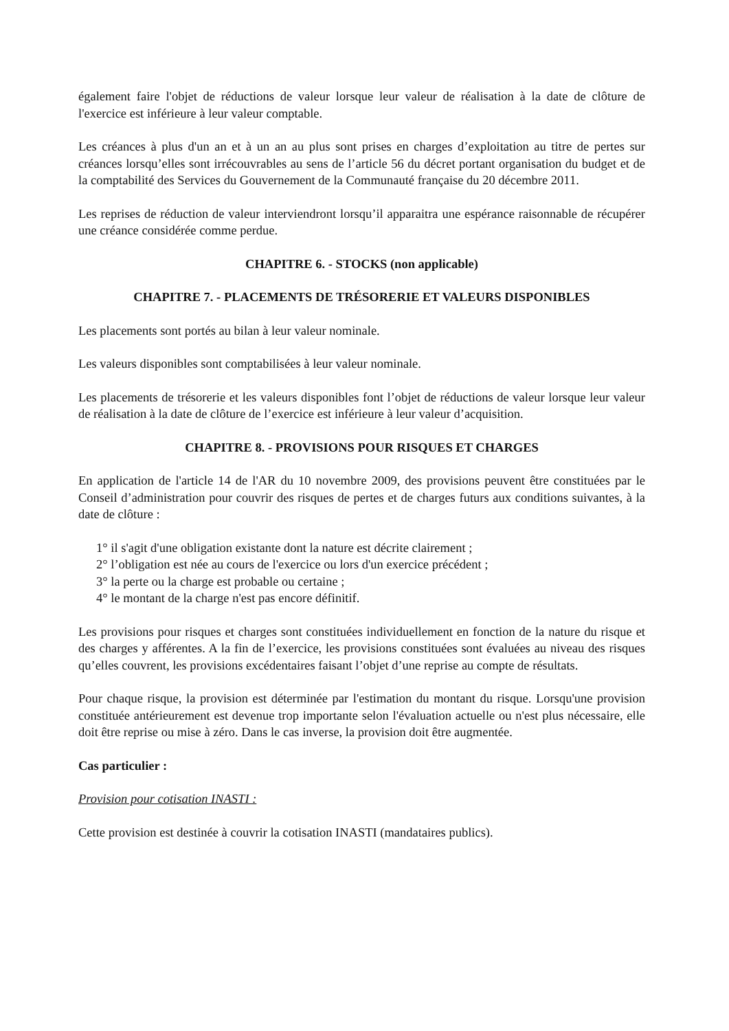également faire l'objet de réductions de valeur lorsque leur valeur de réalisation à la date de clôture de l'exercice est inférieure à leur valeur comptable.
Les créances à plus d'un an et à un an au plus sont prises en charges d’exploitation au titre de pertes sur créances lorsqu’elles sont irrécouvrables au sens de l’article 56 du décret portant organisation du budget et de la comptabilité des Services du Gouvernement de la Communauté française du 20 décembre 2011.
Les reprises de réduction de valeur interviendront lorsqu’il apparaitra une espérance raisonnable de récupérer une créance considérée comme perdue.
CHAPITRE 6. - STOCKS (non applicable)
CHAPITRE 7. - PLACEMENTS DE TRÉSORERIE ET VALEURS DISPONIBLES
Les placements sont portés au bilan à leur valeur nominale.
Les valeurs disponibles sont comptabilisées à leur valeur nominale.
Les placements de trésorerie et les valeurs disponibles font l’objet de réductions de valeur lorsque leur valeur de réalisation à la date de clôture de l’exercice est inférieure à leur valeur d’acquisition.
CHAPITRE 8. - PROVISIONS POUR RISQUES ET CHARGES
En application de l'article 14 de l'AR du 10 novembre 2009, des provisions peuvent être constituées par le Conseil d’administration pour couvrir des risques de pertes et de charges futurs aux conditions suivantes, à la date de clôture :
1° il s'agit d'une obligation existante dont la nature est décrite clairement ;
2° l’obligation est née au cours de l'exercice ou lors d'un exercice précédent ;
3° la perte ou la charge est probable ou certaine ;
4° le montant de la charge n'est pas encore définitif.
Les provisions pour risques et charges sont constituées individuellement en fonction de la nature du risque et des charges y afférentes. A la fin de l’exercice, les provisions constituées sont évaluées au niveau des risques qu’elles couvrent, les provisions excédentaires faisant l’objet d’une reprise au compte de résultats.
Pour chaque risque, la provision est déterminée par l'estimation du montant du risque. Lorsqu'une provision constituée antérieurement est devenue trop importante selon l'évaluation actuelle ou n'est plus nécessaire, elle doit être reprise ou mise à zéro. Dans le cas inverse, la provision doit être augmentée.
Cas particulier :
Provision pour cotisation INASTI :
Cette provision est destinée à couvrir la cotisation INASTI (mandataires publics).